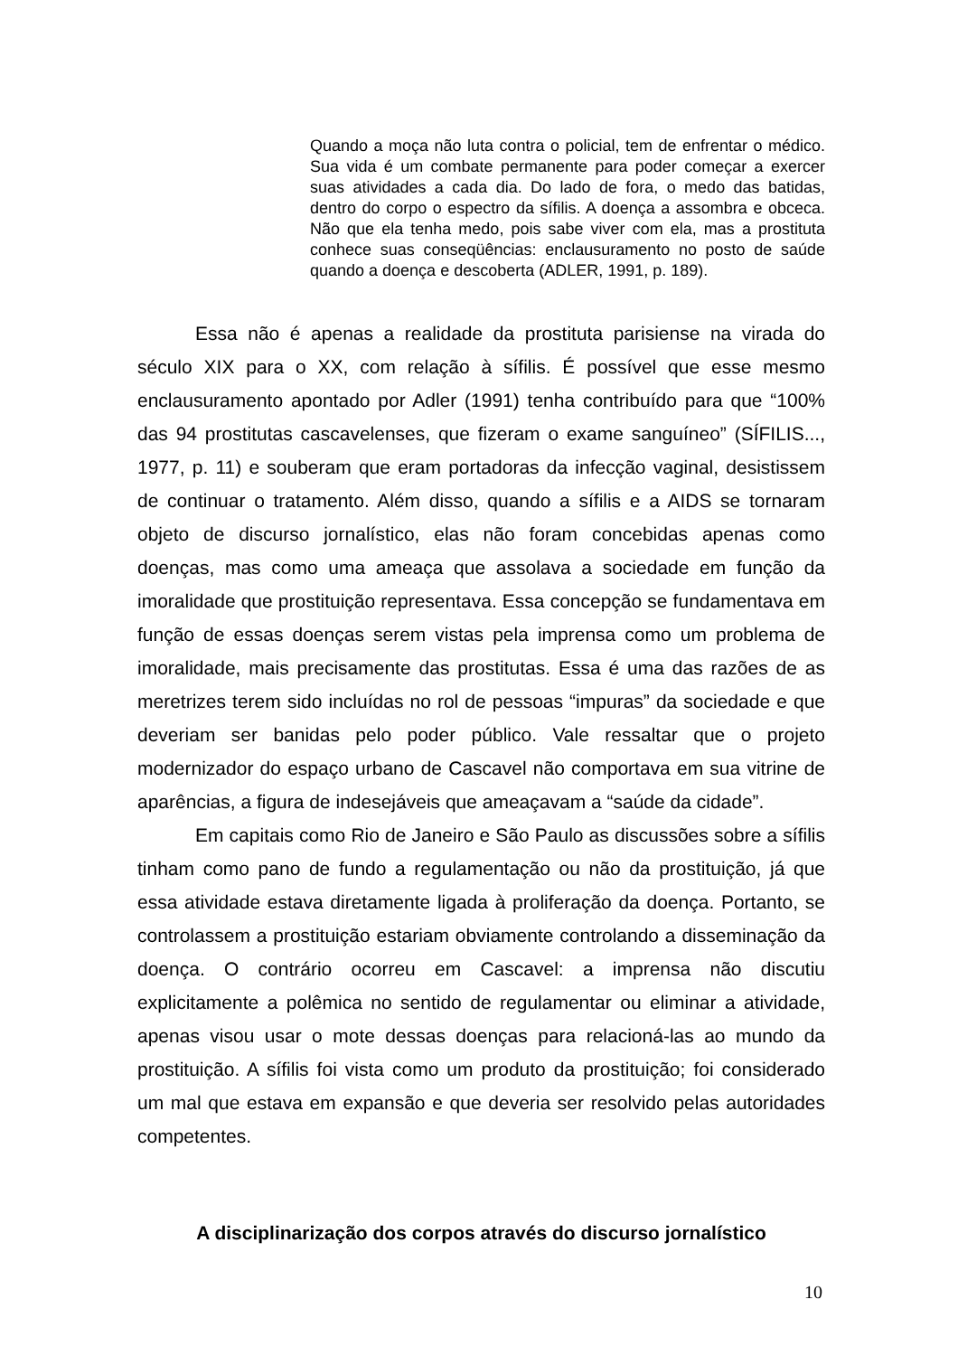Quando a moça não luta contra o policial, tem de enfrentar o médico. Sua vida é um combate permanente para poder começar a exercer suas atividades a cada dia. Do lado de fora, o medo das batidas, dentro do corpo o espectro da sífilis. A doença a assombra e obceca. Não que ela tenha medo, pois sabe viver com ela, mas a prostituta conhece suas conseqüências: enclausuramento no posto de saúde quando a doença e descoberta (ADLER, 1991, p. 189).
Essa não é apenas a realidade da prostituta parisiense na virada do século XIX para o XX, com relação à sífilis. É possível que esse mesmo enclausuramento apontado por Adler (1991) tenha contribuído para que “100% das 94 prostitutas cascavelenses, que fizeram o exame sanguíneo” (SÍFILIS..., 1977, p. 11) e souberam que eram portadoras da infecção vaginal, desistissem de continuar o tratamento. Além disso, quando a sífilis e a AIDS se tornaram objeto de discurso jornalístico, elas não foram concebidas apenas como doenças, mas como uma ameaça que assolava a sociedade em função da imoralidade que prostituição representava. Essa concepção se fundamentava em função de essas doenças serem vistas pela imprensa como um problema de imoralidade, mais precisamente das prostitutas. Essa é uma das razões de as meretrizes terem sido incluídas no rol de pessoas “impuras” da sociedade e que deveriam ser banidas pelo poder público. Vale ressaltar que o projeto modernizador do espaço urbano de Cascavel não comportava em sua vitrine de aparências, a figura de indesejáveis que ameaçavam a “saúde da cidade”.
Em capitais como Rio de Janeiro e São Paulo as discussões sobre a sífilis tinham como pano de fundo a regulamentação ou não da prostituição, já que essa atividade estava diretamente ligada à proliferação da doença. Portanto, se controlassem a prostituição estariam obviamente controlando a disseminação da doença. O contrário ocorreu em Cascavel: a imprensa não discutiu explicitamente a polêmica no sentido de regulamentar ou eliminar a atividade, apenas visou usar o mote dessas doenças para relacioná-las ao mundo da prostituição. A sífilis foi vista como um produto da prostituição; foi considerado um mal que estava em expansão e que deveria ser resolvido pelas autoridades competentes.
A disciplinarização dos corpos através do discurso jornalístico
10